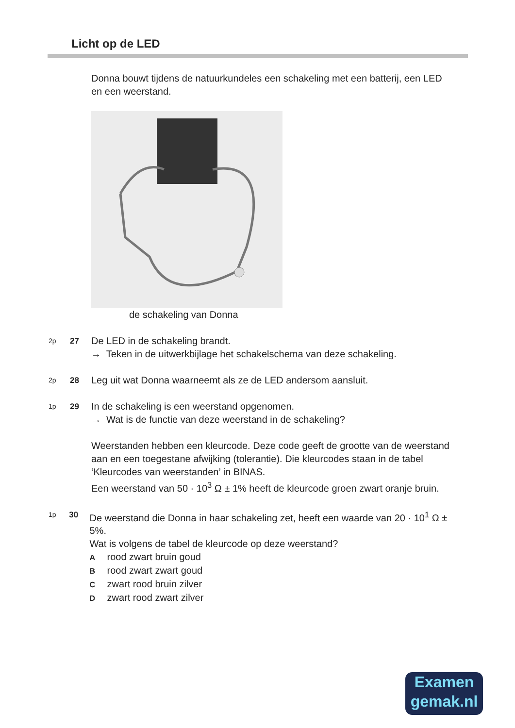Licht op de LED
Donna bouwt tijdens de natuurkundeles een schakeling met een batterij, een LED en een weerstand.
de schakeling van Donna
2p
27
De LED in de schakeling brandt.
→ Teken in de uitwerkbijlage het schakelschema van deze schakeling.
2p
28
Leg uit wat Donna waarneemt als ze de LED andersom aansluit.
1p
29
In de schakeling is een weerstand opgenomen.
→ Wat is de functie van deze weerstand in de schakeling?
Weerstanden hebben een kleurcode. Deze code geeft de grootte van de weerstand aan en een toegestane afwijking (tolerantie). Die kleurcodes staan in de tabel ‘Kleurcodes van weerstanden’ in BINAS.
Een weerstand van 50 · 10<sup>3</sup> Ω ± 1% heeft de kleurcode groen zwart oranje bruin.
1p
30
De weerstand die Donna in haar schakeling zet, heeft een waarde van 20 · 10<sup>1</sup> Ω ± 5%.
Wat is volgens de tabel de kleurcode op deze weerstand?
Arood zwart bruin goud
Brood zwart zwart goud
Czwart rood bruin zilver
Dzwart rood zwart zilver
Examen
gemak.nl